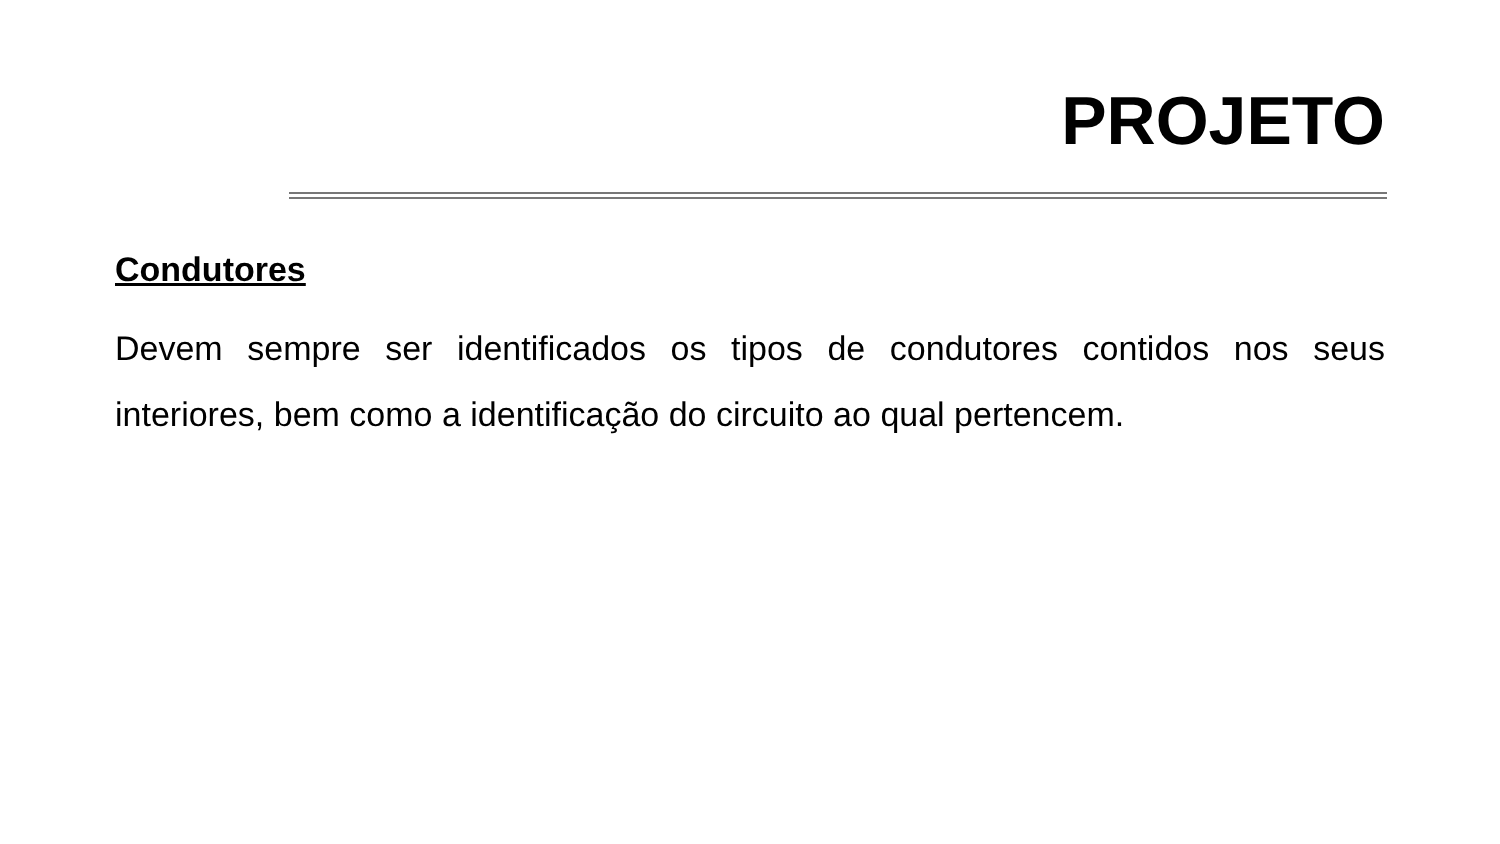PROJETO
Condutores
Devem sempre ser identificados os tipos de condutores contidos nos seus interiores, bem como a identificação do circuito ao qual pertencem.